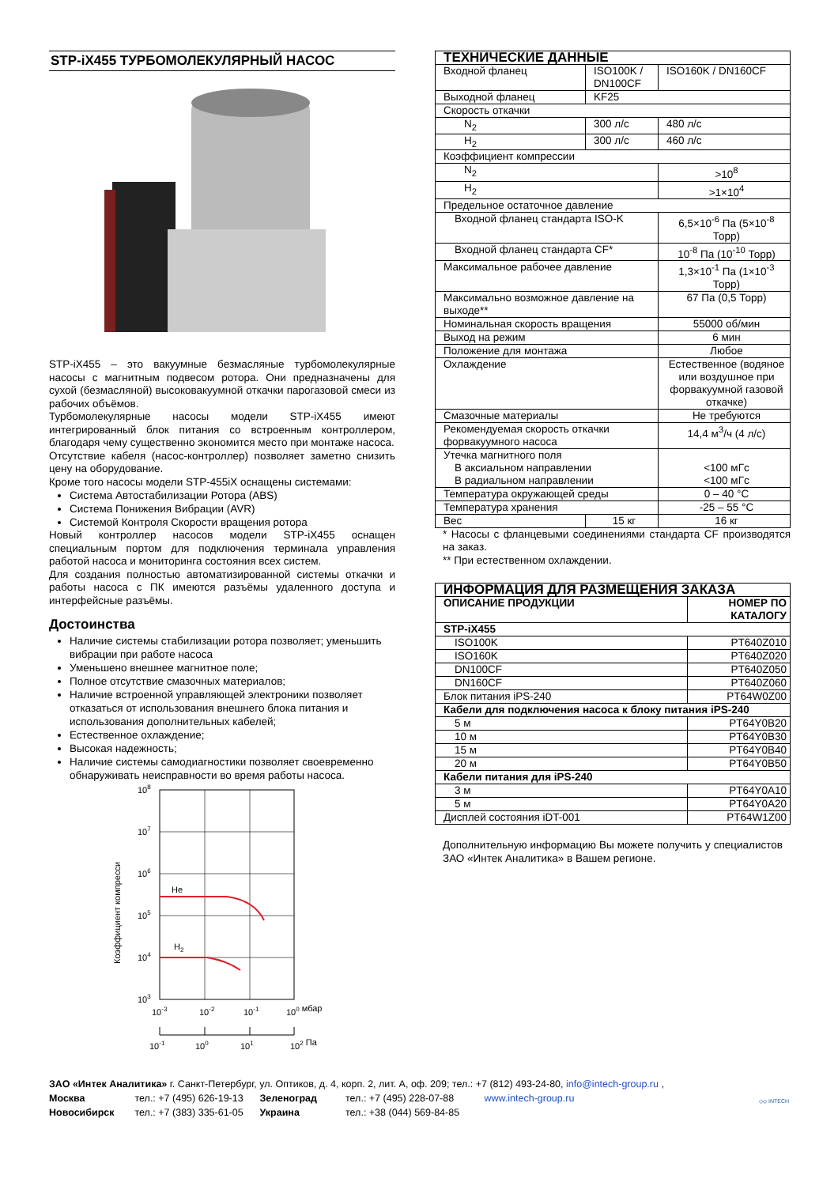STP-iX455 ТУРБОМОЛЕКУЛЯРНЫЙ НАСОС
STP-iX455 – это вакуумные безмасляные турбомолекулярные насосы с магнитным подвесом ротора. Они предназначены для сухой (безмасляной) высоковакуумной откачки парогазовой смеси из рабочих объёмов.
Турбомолекулярные насосы модели STP-iX455 имеют интегрированный блок питания со встроенным контроллером, благодаря чему существенно экономится место при монтаже насоса.
Отсутствие кабеля (насос-контроллер) позволяет заметно снизить цену на оборудование.
Кроме того насосы модели STP-455iX оснащены системами:
Система Автостабилизации Ротора (ABS)
Система Понижения Вибрации (AVR)
Системой Контроля Скорости вращения ротора
Новый контроллер насосов модели STP-iX455 оснащен специальным портом для подключения терминала управления работой насоса и мониторинга состояния всех систем.
Для создания полностью автоматизированной системы откачки и работы насоса с ПК имеются разъёмы удаленного доступа и интерфейсные разъёмы.
Достоинства
Наличие системы стабилизации ротора позволяет; уменьшить вибрации при работе насоса
Уменьшено внешнее магнитное поле;
Полное отсутствие смазочных материалов;
Наличие встроенной управляющей электроники позволяет отказаться от использования внешнего блока питания и использования дополнительных кабелей;
Естественное охлаждение;
Высокая надежность;
Наличие системы самодиагностики позволяет своевременно обнаруживать неисправности во время работы насоса.
108
107
106
105
104
103
He
H2
Коэффициент компресси
10-3
10-2
10-1
100 мбар
10-1
100
101
102 Па
| ТЕХНИЧЕСКИЕ ДАННЫЕ | | |
| --- | --- | --- |
| Входной фланец | ISO100K / DN100CF | ISO160K / DN160CF |
| Выходной фланец | KF25 | |
| Скорость откачки | | |
| N<sub>2</sub> | 300 л/с | 480 л/с |
| H<sub>2</sub> | 300 л/с | 460 л/с |
| Коэффициент компрессии | | |
| N<sub>2</sub> | | >10<sup>8</sup> |
| H<sub>2</sub> | | >1×10<sup>4</sup> |
| Предельное остаточное давление | | |
| Входной фланец стандарта ISO-K | | 6,5×10<sup>-6</sup> Па (5×10<sup>-8</sup> Торр) |
| Входной фланец стандарта CF* | | 10<sup>-8</sup> Па (10<sup>-10</sup> Торр) |
| Максимальное рабочее давление | | 1,3×10<sup>-1</sup> Па (1×10<sup>-3</sup> Торр) |
| Максимально возможное давление на выходе** | | 67 Па (0,5 Торр) |
| Номинальная скорость вращения | | 55000 об/мин |
| Выход на режим | | 6 мин |
| Положение для монтажа | | Любое |
| Охлаждение | | Естественное (водяное или воздушное при форвакуумной газовой откачке) |
| Смазочные материалы | | Не требуются |
| Рекомендуемая скорость откачки форвакуумного насоса | | 14,4 м<sup>3</sup>/ч (4 л/с) |
| Утечка магнитного поля В аксиальном направлении В радиальном направлении | | <100 мГс <100 мГс |
| Температура окружающей среды | | 0 – 40 °C |
| Температура хранения | | -25 – 55 °C |
| Вес | 15 кг | 16 кг |
* Насосы с фланцевыми соединениями стандарта CF производятся на заказ.
** При естественном охлаждении.
| ИНФОРМАЦИЯ ДЛЯ РАЗМЕЩЕНИЯ ЗАКАЗА | |
| --- | --- |
| ОПИСАНИЕ ПРОДУКЦИИ | НОМЕР ПО КАТАЛОГУ |
| STP-iX455 | |
| ISO100K | PT640Z010 |
| ISO160K | PT640Z020 |
| DN100CF | PT640Z050 |
| DN160CF | PT640Z060 |
| Блок питания iPS-240 | PT64W0Z00 |
| Кабели для подключения насоса к блоку питания iPS-240 | |
| 5 м | PT64Y0B20 |
| 10 м | PT64Y0B30 |
| 15 м | PT64Y0B40 |
| 20 м | PT64Y0B50 |
| Кабели питания для iPS-240 | |
| 3 м | PT64Y0A10 |
| 5 м | PT64Y0A20 |
| Дисплей состояния iDT-001 | PT64W1Z00 |
Дополнительную информацию Вы можете получить у специалистов ЗАО «Интек Аналитика» в Вашем регионе.
ЗАО «Интек Аналитика» г. Санкт-Петербург, ул. Оптиков, д. 4, корп. 2, лит. А, оф. 209; тел.: +7 (812) 493-24-80, info@intech-group.ru ,
Москва тел.: +7 (495) 626-19-13 Зеленоград тел.: +7 (495) 228-07-88 www.intech-group.ru
Новосибирск тел.: +7 (383) 335-61-05 Украина тел.: +38 (044) 569-84-85
◇◇ INTECH